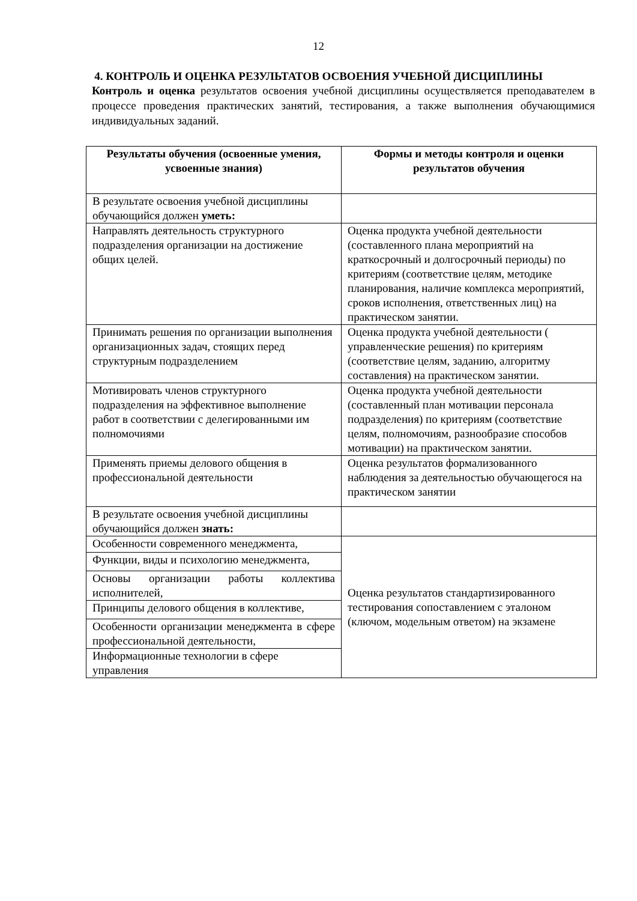12
4. КОНТРОЛЬ И ОЦЕНКА РЕЗУЛЬТАТОВ ОСВОЕНИЯ УЧЕБНОЙ ДИСЦИПЛИНЫ
Контроль и оценка результатов освоения учебной дисциплины осуществляется преподавателем в процессе проведения практических занятий, тестирования, а также выполнения обучающимися индивидуальных заданий.
| Результаты обучения (освоенные умения, усвоенные знания) | Формы и методы контроля и оценки результатов обучения |
| --- | --- |
| В результате освоения учебной дисциплины обучающийся должен уметь: | |
| Направлять деятельность структурного подразделения организации на достижение общих целей. | Оценка продукта учебной деятельности (составленного плана мероприятий на краткосрочный и долгосрочный периоды) по критериям (соответствие целям, методике планирования, наличие комплекса мероприятий, сроков исполнения, ответственных лиц) на практическом занятии. |
| Принимать решения по организации выполнения организационных задач, стоящих перед структурным подразделением | Оценка продукта учебной деятельности ( управленческие решения) по критериям (соответствие целям, заданию, алгоритму составления) на практическом занятии. |
| Мотивировать членов структурного подразделения на эффективное выполнение работ в соответствии с делегированными им полномочиями | Оценка продукта учебной деятельности (составленный план мотивации персонала подразделения) по критериям (соответствие целям, полномочиям, разнообразие способов мотивации) на практическом занятии. |
| Применять приемы делового общения в профессиональной деятельности | Оценка результатов формализованного наблюдения за деятельностью обучающегося на практическом занятии |
| В результате освоения учебной дисциплины обучающийся должен знать: | |
| Особенности современного менеджмента, | Оценка результатов стандартизированного тестирования сопоставлением с эталоном (ключом, модельным ответом) на экзамене |
| Функции, виды и психологию менеджмента, | |
| Основы организации работы коллектива исполнителей, | |
| Принципы делового общения в коллективе, | |
| Особенности организации менеджмента в сфере профессиональной деятельности, | |
| Информационные технологии в сфере управления | |